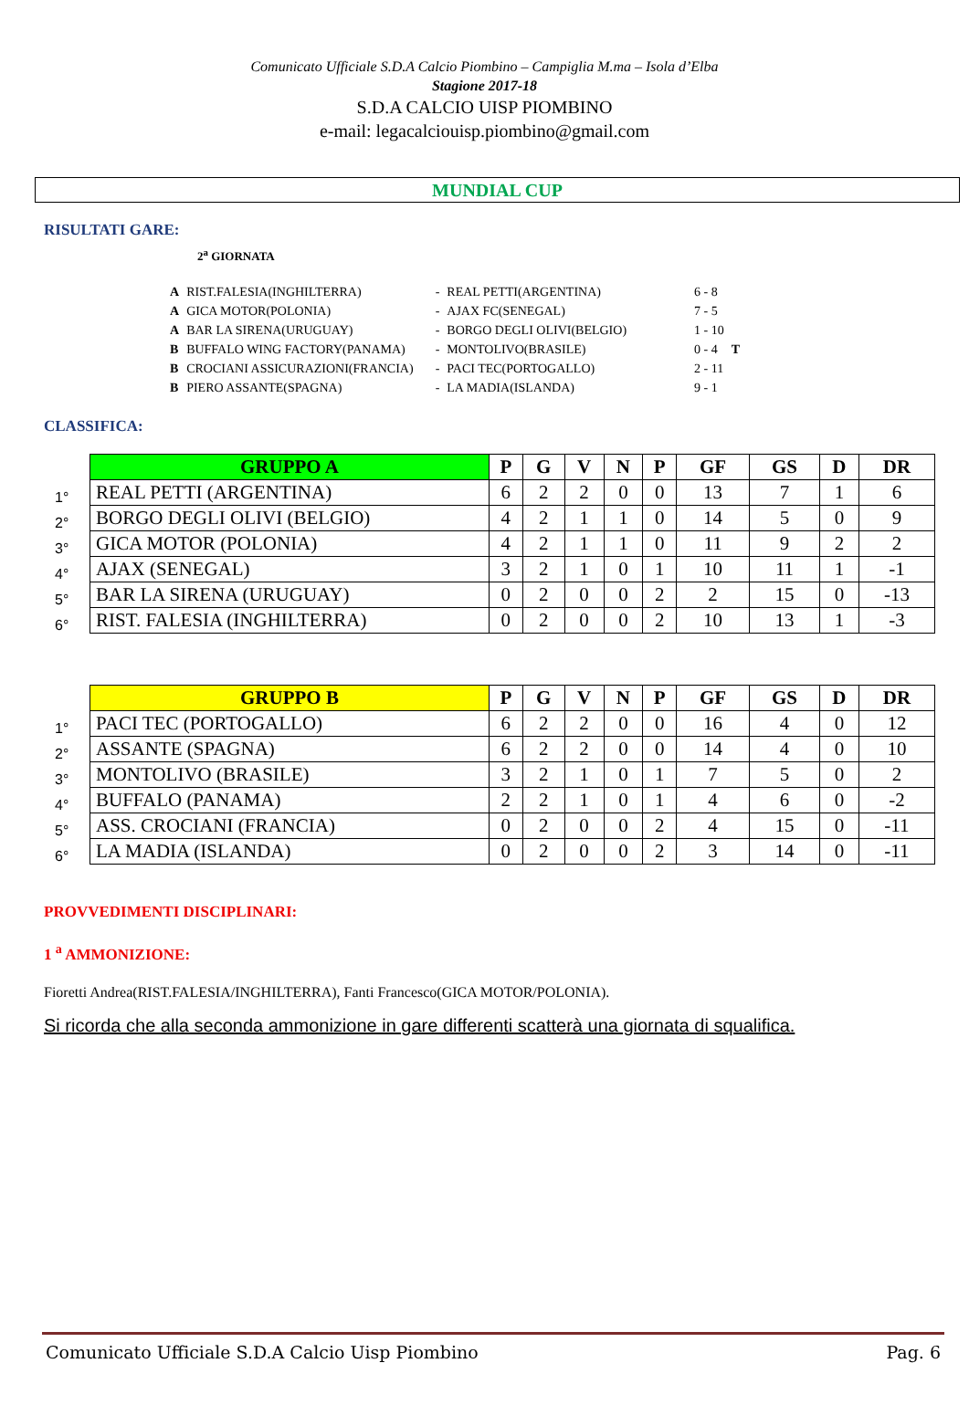Comunicato Ufficiale S.D.A Calcio Piombino – Campiglia M.ma – Isola d’Elba
Stagione 2017-18
S.D.A CALCIO UISP PIOMBINO
e-mail: legacalciouisp.piombino@gmail.com
MUNDIAL CUP
RISULTATI GARE:
2<sup>a</sup> GIORNATA
| A | RIST.FALESIA(INGHILTERRA) | - | REAL PETTI(ARGENTINA) | 6 - 8 | |
| A | GICA MOTOR(POLONIA) | - | AJAX FC(SENEGAL) | 7 - 5 | |
| A | BAR LA SIRENA(URUGUAY) | - | BORGO DEGLI OLIVI(BELGIO) | 1 - 10 | |
| B | BUFFALO WING FACTORY(PANAMA) | - | MONTOLIVO(BRASILE) | 0 - 4 | T |
| B | CROCIANI ASSICURAZIONI(FRANCIA) | - | PACI TEC(PORTOGALLO) | 2 - 11 | |
| B | PIERO ASSANTE(SPAGNA) | - | LA MADIA(ISLANDA) | 9 - 1 | |
CLASSIFICA:
| | GRUPPO A | P | G | V | N | P | GF | GS | D | DR |
| 1° | REAL PETTI (ARGENTINA) | 6 | 2 | 2 | 0 | 0 | 13 | 7 | 1 | 6 |
| 2° | BORGO DEGLI OLIVI (BELGIO) | 4 | 2 | 1 | 1 | 0 | 14 | 5 | 0 | 9 |
| 3° | GICA MOTOR (POLONIA) | 4 | 2 | 1 | 1 | 0 | 11 | 9 | 2 | 2 |
| 4° | AJAX (SENEGAL) | 3 | 2 | 1 | 0 | 1 | 10 | 11 | 1 | -1 |
| 5° | BAR LA SIRENA (URUGUAY) | 0 | 2 | 0 | 0 | 2 | 2 | 15 | 0 | -13 |
| 6° | RIST. FALESIA (INGHILTERRA) | 0 | 2 | 0 | 0 | 2 | 10 | 13 | 1 | -3 |
| | GRUPPO B | P | G | V | N | P | GF | GS | D | DR |
| 1° | PACI TEC (PORTOGALLO) | 6 | 2 | 2 | 0 | 0 | 16 | 4 | 0 | 12 |
| 2° | ASSANTE (SPAGNA) | 6 | 2 | 2 | 0 | 0 | 14 | 4 | 0 | 10 |
| 3° | MONTOLIVO (BRASILE) | 3 | 2 | 1 | 0 | 1 | 7 | 5 | 0 | 2 |
| 4° | BUFFALO (PANAMA) | 2 | 2 | 1 | 0 | 1 | 4 | 6 | 0 | -2 |
| 5° | ASS. CROCIANI (FRANCIA) | 0 | 2 | 0 | 0 | 2 | 4 | 15 | 0 | -11 |
| 6° | LA MADIA (ISLANDA) | 0 | 2 | 0 | 0 | 2 | 3 | 14 | 0 | -11 |
PROVVEDIMENTI DISCIPLINARI:
1 <sup>a</sup> AMMONIZIONE:
Fioretti Andrea(RIST.FALESIA/INGHILTERRA), Fanti Francesco(GICA MOTOR/POLONIA).
Si ricorda che alla seconda ammonizione in gare differenti scatterà una giornata di squalifica.
Comunicato Ufficiale S.D.A Calcio Uisp Piombino Pag. 6